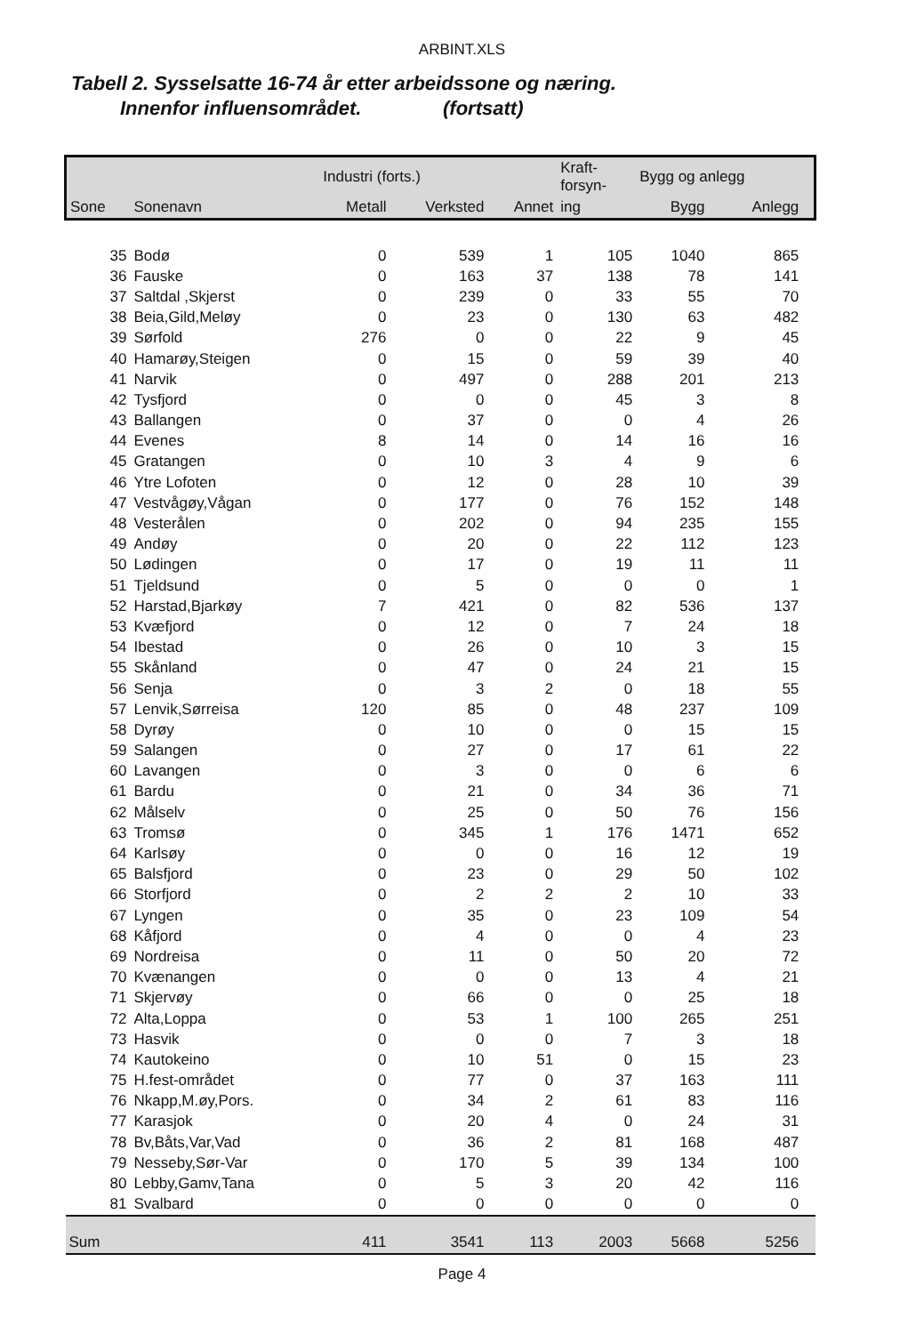ARBINT.XLS
Tabell 2. Sysselsatte 16-74 år etter arbeidssone og næring.
Innenfor influensområdet. (fortsatt)
| | | Industri (forts.) | | | Kraft- forsyn- | Bygg og anlegg | | |
| --- | --- | --- | --- | --- | --- | --- | --- | --- |
| Sone | Sonenavn | Metall | Verksted | Annet | ing | Bygg | Anlegg | |
| 35 | Bodø | 0 | 539 | 1 | 105 | 1040 | 865 | |
| 36 | Fauske | 0 | 163 | 37 | 138 | 78 | 141 | |
| 37 | Saltdal ,Skjerst | 0 | 239 | 0 | 33 | 55 | 70 | |
| 38 | Beia,Gild,Meløy | 0 | 23 | 0 | 130 | 63 | 482 | |
| 39 | Sørfold | 276 | 0 | 0 | 22 | 9 | 45 | |
| 40 | Hamarøy,Steigen | 0 | 15 | 0 | 59 | 39 | 40 | |
| 41 | Narvik | 0 | 497 | 0 | 288 | 201 | 213 | |
| 42 | Tysfjord | 0 | 0 | 0 | 45 | 3 | 8 | |
| 43 | Ballangen | 0 | 37 | 0 | 0 | 4 | 26 | |
| 44 | Evenes | 8 | 14 | 0 | 14 | 16 | 16 | |
| 45 | Gratangen | 0 | 10 | 3 | 4 | 9 | 6 | |
| 46 | Ytre Lofoten | 0 | 12 | 0 | 28 | 10 | 39 | |
| 47 | Vestvågøy,Vågan | 0 | 177 | 0 | 76 | 152 | 148 | |
| 48 | Vesterålen | 0 | 202 | 0 | 94 | 235 | 155 | |
| 49 | Andøy | 0 | 20 | 0 | 22 | 112 | 123 | |
| 50 | Lødingen | 0 | 17 | 0 | 19 | 11 | 11 | |
| 51 | Tjeldsund | 0 | 5 | 0 | 0 | 0 | 1 | |
| 52 | Harstad,Bjarkøy | 7 | 421 | 0 | 82 | 536 | 137 | |
| 53 | Kvæfjord | 0 | 12 | 0 | 7 | 24 | 18 | |
| 54 | Ibestad | 0 | 26 | 0 | 10 | 3 | 15 | |
| 55 | Skånland | 0 | 47 | 0 | 24 | 21 | 15 | |
| 56 | Senja | 0 | 3 | 2 | 0 | 18 | 55 | |
| 57 | Lenvik,Sørreisa | 120 | 85 | 0 | 48 | 237 | 109 | |
| 58 | Dyrøy | 0 | 10 | 0 | 0 | 15 | 15 | |
| 59 | Salangen | 0 | 27 | 0 | 17 | 61 | 22 | |
| 60 | Lavangen | 0 | 3 | 0 | 0 | 6 | 6 | |
| 61 | Bardu | 0 | 21 | 0 | 34 | 36 | 71 | |
| 62 | Målselv | 0 | 25 | 0 | 50 | 76 | 156 | |
| 63 | Tromsø | 0 | 345 | 1 | 176 | 1471 | 652 | |
| 64 | Karlsøy | 0 | 0 | 0 | 16 | 12 | 19 | |
| 65 | Balsfjord | 0 | 23 | 0 | 29 | 50 | 102 | |
| 66 | Storfjord | 0 | 2 | 2 | 2 | 10 | 33 | |
| 67 | Lyngen | 0 | 35 | 0 | 23 | 109 | 54 | |
| 68 | Kåfjord | 0 | 4 | 0 | 0 | 4 | 23 | |
| 69 | Nordreisa | 0 | 11 | 0 | 50 | 20 | 72 | |
| 70 | Kvænangen | 0 | 0 | 0 | 13 | 4 | 21 | |
| 71 | Skjervøy | 0 | 66 | 0 | 0 | 25 | 18 | |
| 72 | Alta,Loppa | 0 | 53 | 1 | 100 | 265 | 251 | |
| 73 | Hasvik | 0 | 0 | 0 | 7 | 3 | 18 | |
| 74 | Kautokeino | 0 | 10 | 51 | 0 | 15 | 23 | |
| 75 | H.fest-området | 0 | 77 | 0 | 37 | 163 | 111 | |
| 76 | Nkapp,M.øy,Pors. | 0 | 34 | 2 | 61 | 83 | 116 | |
| 77 | Karasjok | 0 | 20 | 4 | 0 | 24 | 31 | |
| 78 | Bv,Båts,Var,Vad | 0 | 36 | 2 | 81 | 168 | 487 | |
| 79 | Nesseby,Sør-Var | 0 | 170 | 5 | 39 | 134 | 100 | |
| 80 | Lebby,Gamv,Tana | 0 | 5 | 3 | 20 | 42 | 116 | |
| 81 | Svalbard | 0 | 0 | 0 | 0 | 0 | 0 | |
| Sum | | 411 | 3541 | 113 | 2003 | 5668 | 5256 | |
Page 4